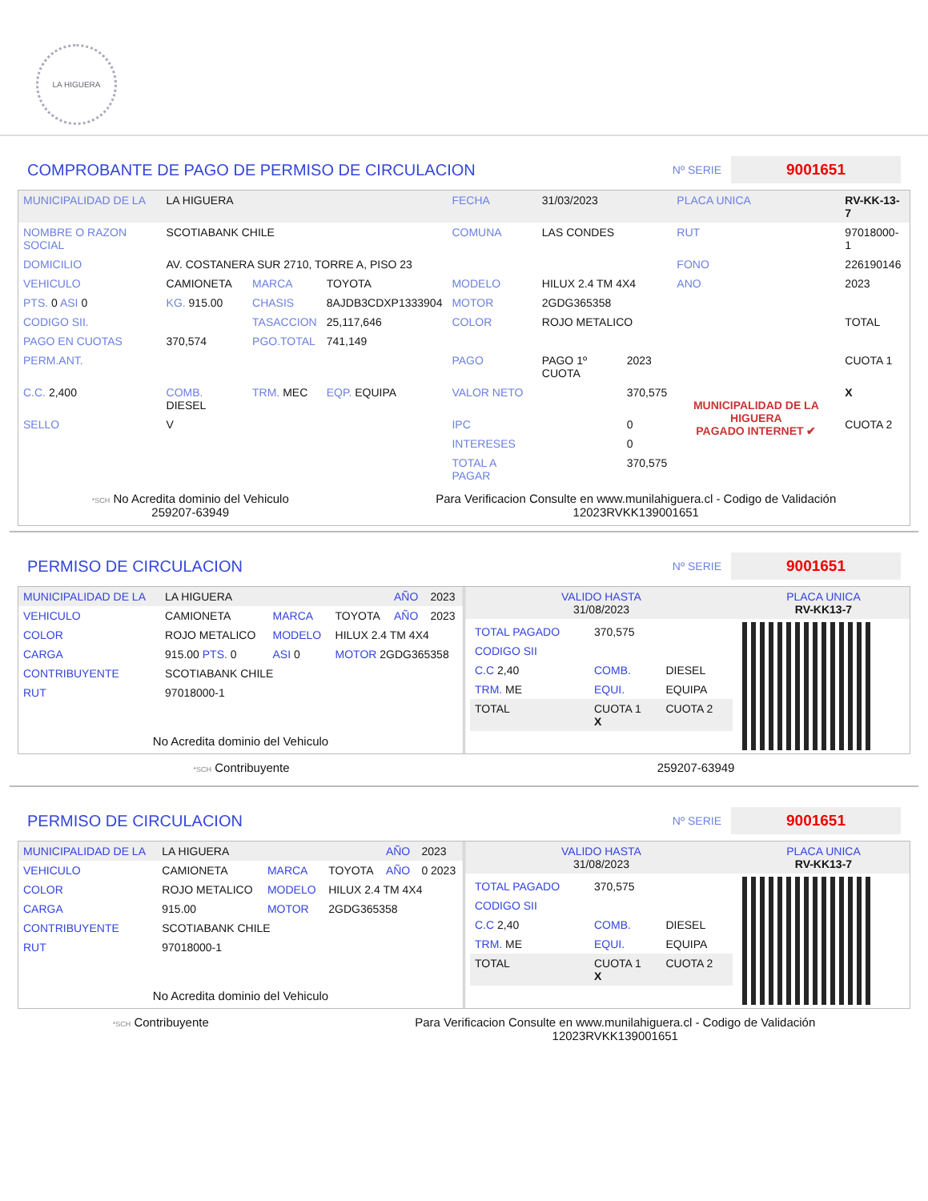LA HIGUERA
COMPROBANTE DE PAGO DE PERMISO DE CIRCULACION
Nº SERIE 9001651
| MUNICIPALIDAD DE LA | LA HIGUERA | | | FECHA | 31/03/2023 | | PLACA UNICA | RV-KK-13-7 |
| NOMBRE O RAZON SOCIAL | SCOTIABANK CHILE | | | COMUNA | LAS CONDES | | RUT | 97018000-1 |
| DOMICILIO | AV. COSTANERA SUR 2710, TORRE A, PISO 23 | | | | | | FONO | 226190146 |
| VEHICULO | CAMIONETA | MARCA | TOYOTA | MODELO | HILUX 2.4 TM 4X4 | | ANO | 2023 |
| PTS. 0 ASI 0 | KG. 915.00 | CHASIS | 8AJDB3CDXP1333904 | MOTOR | 2GDG365358 | | | |
| CODIGO SII. | | TASACCION | 25,117,646 | COLOR | ROJO METALICO | | | TOTAL |
| PAGO EN CUOTAS | 370,574 | PGO.TOTAL | 741,149 | | | | | |
| PERM.ANT. | | | | PAGO | PAGO 1º CUOTA | 2023 | MUNICIPALIDAD DE LA HIGUERA PAGADO INTERNET ✔ | CUOTA 1 |
| C.C. 2,400 | COMB. DIESEL | TRM. MEC | EQP. EQUIPA | VALOR NETO | | 370,575 | | X |
| SELLO | V | | | IPC | | 0 | | CUOTA 2 |
| | | | | INTERESES | | 0 | | |
| | | | | TOTAL A PAGAR | | 370,575 | | |
*SCH No Acredita dominio del Vehiculo
259207-63949
Para Verificacion Consulte en www.munilahiguera.cl - Codigo de Validación
12023RVKK139001651
PERMISO DE CIRCULACION
Nº SERIE 9001651
| MUNICIPALIDAD DE LA | LA HIGUERA | | | AÑO | 2023 |
| VEHICULO | CAMIONETA | MARCA | TOYOTA | AÑO | 2023 |
| COLOR | ROJO METALICO | MODELO | HILUX 2.4 TM 4X4 | | |
| CARGA | 915.00 PTS. 0 | ASI 0 | MOTOR 2GDG365358 | | |
| CONTRIBUYENTE | SCOTIABANK CHILE | | | | |
| RUT | 97018000-1 | | | | |
| No Acredita dominio del Vehiculo | | | | | |
| VALIDO HASTA 31/08/2023 | PLACA UNICA RV-KK13-7 |
| / TOTAL PAGADO / 370,575 / / / CODIGO SII / / / / C.C 2,40 / COMB. / DIESEL / / TRM. ME / EQUI. / EQUIPA / / TOTAL / CUOTA 1 X / CUOTA 2 / | |
*SCH Contribuyente 259207-63949
PERMISO DE CIRCULACION
Nº SERIE 9001651
| MUNICIPALIDAD DE LA | LA HIGUERA | | | AÑO | 2023 |
| VEHICULO | CAMIONETA | MARCA | TOYOTA | AÑO | 0 2023 |
| COLOR | ROJO METALICO | MODELO | HILUX 2.4 TM 4X4 | | |
| CARGA | 915.00 | MOTOR | 2GDG365358 | | |
| CONTRIBUYENTE | SCOTIABANK CHILE | | | | |
| RUT | 97018000-1 | | | | |
| No Acredita dominio del Vehiculo | | | | | |
| VALIDO HASTA 31/08/2023 | PLACA UNICA RV-KK13-7 |
| / TOTAL PAGADO / 370,575 / / / CODIGO SII / / / / C.C 2,40 / COMB. / DIESEL / / TRM. ME / EQUI. / EQUIPA / / TOTAL / CUOTA 1 X / CUOTA 2 / | |
*SCH Contribuyente Para Verificacion Consulte en www.munilahiguera.cl - Codigo de Validación
12023RVKK139001651